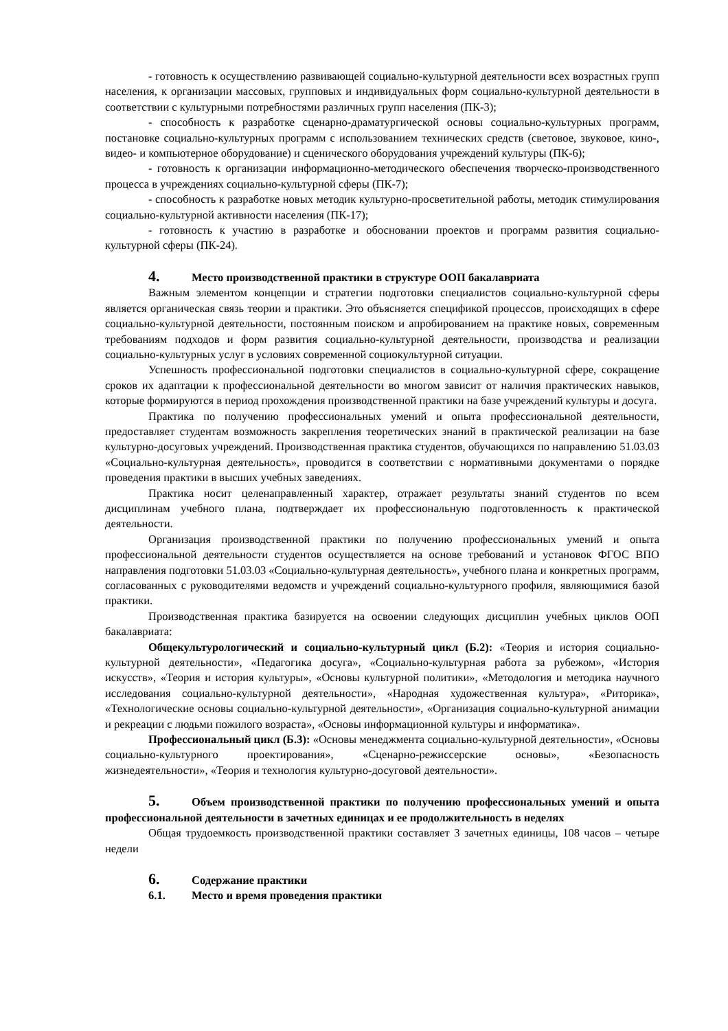- готовность к осуществлению развивающей социально-культурной деятельности всех возрастных групп населения, к организации массовых, групповых и индивидуальных форм социально-культурной деятельности в соответствии с культурными потребностями различных групп населения (ПК-3);
- способность к разработке сценарно-драматургической основы социально-культурных программ, постановке социально-культурных программ с использованием технических средств (световое, звуковое, кино-, видео- и компьютерное оборудование) и сценического оборудования учреждений культуры (ПК-6);
- готовность к организации информационно-методического обеспечения творческо-производственного процесса в учреждениях социально-культурной сферы (ПК-7);
- способность к разработке новых методик культурно-просветительной работы, методик стимулирования социально-культурной активности населения (ПК-17);
- готовность к участию в разработке и обосновании проектов и программ развития социально-культурной сферы (ПК-24).
4. Место производственной практики в структуре ООП бакалавриата
Важным элементом концепции и стратегии подготовки специалистов социально-культурной сферы является органическая связь теории и практики. Это объясняется спецификой процессов, происходящих в сфере социально-культурной деятельности, постоянным поиском и апробированием на практике новых, современным требованиям подходов и форм развития социально-культурной деятельности, производства и реализации социально-культурных услуг в условиях современной социокультурной ситуации.
Успешность профессиональной подготовки специалистов в социально-культурной сфере, сокращение сроков их адаптации к профессиональной деятельности во многом зависит от наличия практических навыков, которые формируются в период прохождения производственной практики на базе учреждений культуры и досуга.
Практика по получению профессиональных умений и опыта профессиональной деятельности, предоставляет студентам возможность закрепления теоретических знаний в практической реализации на базе культурно-досуговых учреждений. Производственная практика студентов, обучающихся по направлению 51.03.03 «Социально-культурная деятельность», проводится в соответствии с нормативными документами о порядке проведения практики в высших учебных заведениях.
Практика носит целенаправленный характер, отражает результаты знаний студентов по всем дисциплинам учебного плана, подтверждает их профессиональную подготовленность к практической деятельности.
Организация производственной практики по получению профессиональных умений и опыта профессиональной деятельности студентов осуществляется на основе требований и установок ФГОС ВПО направления подготовки 51.03.03 «Социально-культурная деятельность», учебного плана и конкретных программ, согласованных с руководителями ведомств и учреждений социально-культурного профиля, являющимися базой практики.
Производственная практика базируется на освоении следующих дисциплин учебных циклов ООП бакалавриата:
Общекультурологический и социально-культурный цикл (Б.2): «Теория и история социально-культурной деятельности», «Педагогика досуга», «Социально-культурная работа за рубежом», «История искусств», «Теория и история культуры», «Основы культурной политики», «Методология и методика научного исследования социально-культурной деятельности», «Народная художественная культура», «Риторика», «Технологические основы социально-культурной деятельности», «Организация социально-культурной анимации и рекреации с людьми пожилого возраста», «Основы информационной культуры и информатика».
Профессиональный цикл (Б.3): «Основы менеджмента социально-культурной деятельности», «Основы социально-культурного проектирования», «Сценарно-режиссерские основы», «Безопасность жизнедеятельности», «Теория и технология культурно-досуговой деятельности».
5. Объем производственной практики по получению профессиональных умений и опыта профессиональной деятельности в зачетных единицах и ее продолжительность в неделях
Общая трудоемкость производственной практики составляет 3 зачетных единицы, 108 часов – четыре недели
6. Содержание практики
6.1. Место и время проведения практики